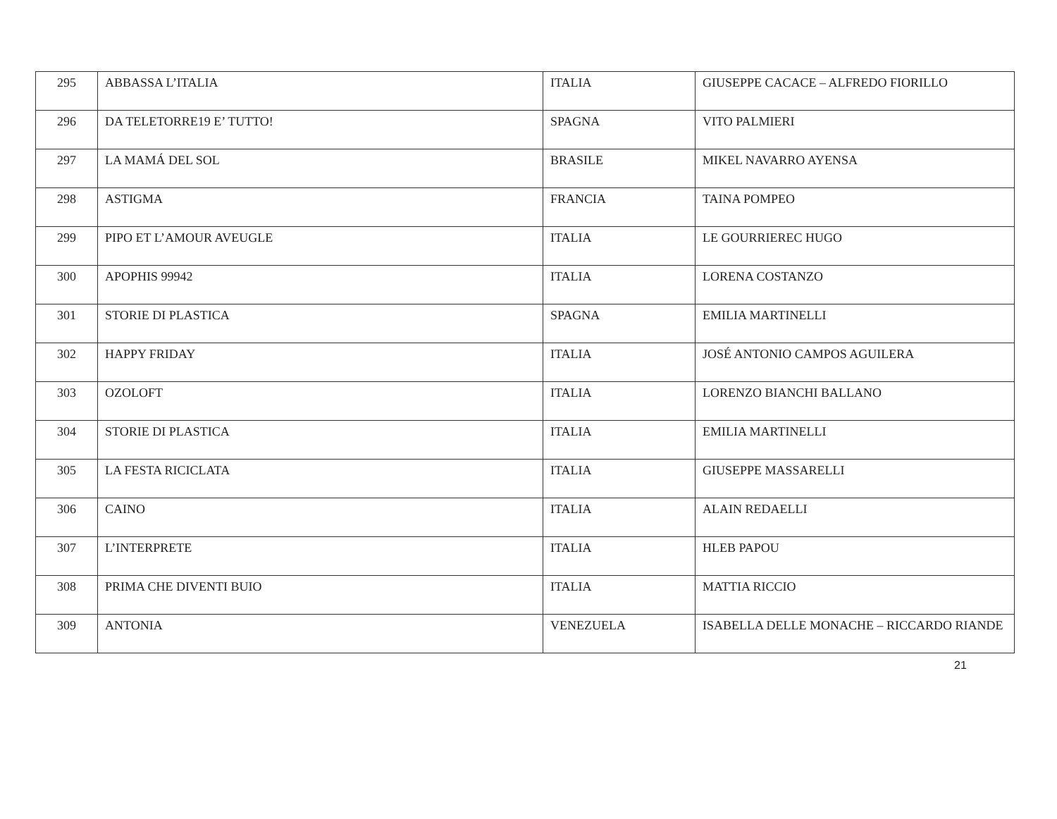| 295 | ABBASSA L’ITALIA | ITALIA | GIUSEPPE CACACE – ALFREDO FIORILLO |
| 296 | DA TELETORRE19 E’ TUTTO! | SPAGNA | VITO PALMIERI |
| 297 | LA MAMÁ DEL SOL | BRASILE | MIKEL NAVARRO AYENSA |
| 298 | ASTIGMA | FRANCIA | TAINA POMPEO |
| 299 | PIPO ET L’AMOUR AVEUGLE | ITALIA | LE GOURRIEREC HUGO |
| 300 | APOPHIS 99942 | ITALIA | LORENA COSTANZO |
| 301 | STORIE DI PLASTICA | SPAGNA | EMILIA MARTINELLI |
| 302 | HAPPY FRIDAY | ITALIA | JOSÉ ANTONIO CAMPOS AGUILERA |
| 303 | OZOLOFT | ITALIA | LORENZO BIANCHI BALLANO |
| 304 | STORIE DI PLASTICA | ITALIA | EMILIA MARTINELLI |
| 305 | LA FESTA RICICLATA | ITALIA | GIUSEPPE MASSARELLI |
| 306 | CAINO | ITALIA | ALAIN REDAELLI |
| 307 | L’INTERPRETE | ITALIA | HLEB PAPOU |
| 308 | PRIMA CHE DIVENTI BUIO | ITALIA | MATTIA RICCIO |
| 309 | ANTONIA | VENEZUELA | ISABELLA DELLE MONACHE – RICCARDO RIANDE |
21